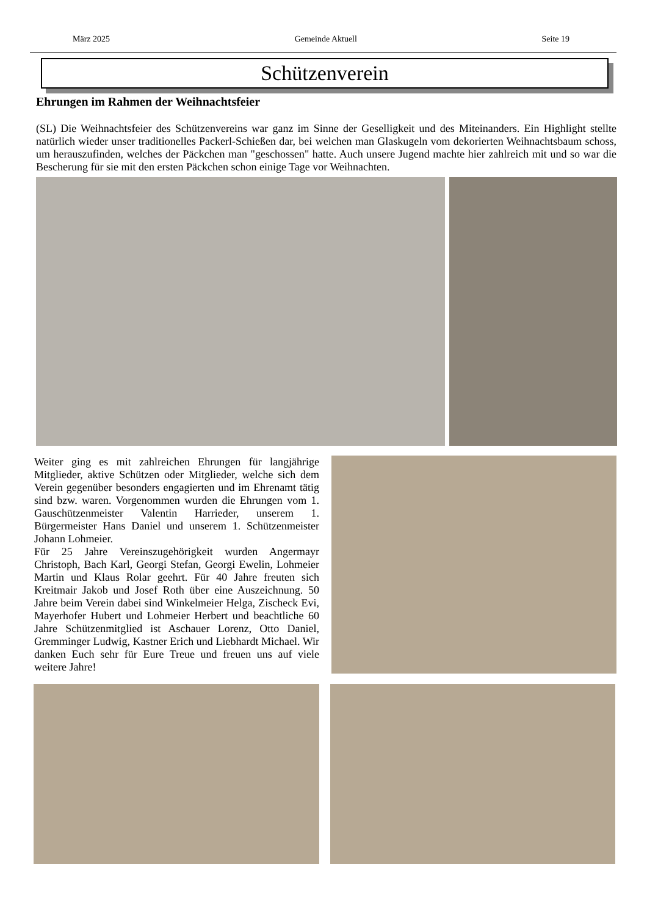März 2025 Gemeinde Aktuell Seite 19
Schützenverein
Ehrungen im Rahmen der Weihnachtsfeier
(SL) Die Weihnachtsfeier des Schützenvereins war ganz im Sinne der Geselligkeit und des Miteinanders. Ein Highlight stellte natürlich wieder unser traditionelles Packerl-Schießen dar, bei welchen man Glaskugeln vom dekorierten Weihnachtsbaum schoss, um herauszufinden, welches der Päckchen man "geschossen" hatte. Auch unsere Jugend machte hier zahlreich mit und so war die Bescherung für sie mit den ersten Päckchen schon einige Tage vor Weihnachten.
Weiter ging es mit zahlreichen Ehrungen für langjährige Mitglieder, aktive Schützen oder Mitglieder, welche sich dem Verein gegenüber besonders engagierten und im Ehrenamt tätig sind bzw. waren. Vorgenommen wurden die Ehrungen vom 1. Gauschützenmeister Valentin Harrieder, unserem 1. Bürgermeister Hans Daniel und unserem 1. Schützenmeister Johann Lohmeier.
Für 25 Jahre Vereinszugehörigkeit wurden Angermayr Christoph, Bach Karl, Georgi Stefan, Georgi Ewelin, Lohmeier Martin und Klaus Rolar geehrt. Für 40 Jahre freuten sich Kreitmair Jakob und Josef Roth über eine Auszeichnung. 50 Jahre beim Verein dabei sind Winkelmeier Helga, Zischeck Evi, Mayerhofer Hubert und Lohmeier Herbert und beachtliche 60 Jahre Schützenmitglied ist Aschauer Lorenz, Otto Daniel, Gremminger Ludwig, Kastner Erich und Liebhardt Michael. Wir danken Euch sehr für Eure Treue und freuen uns auf viele weitere Jahre!